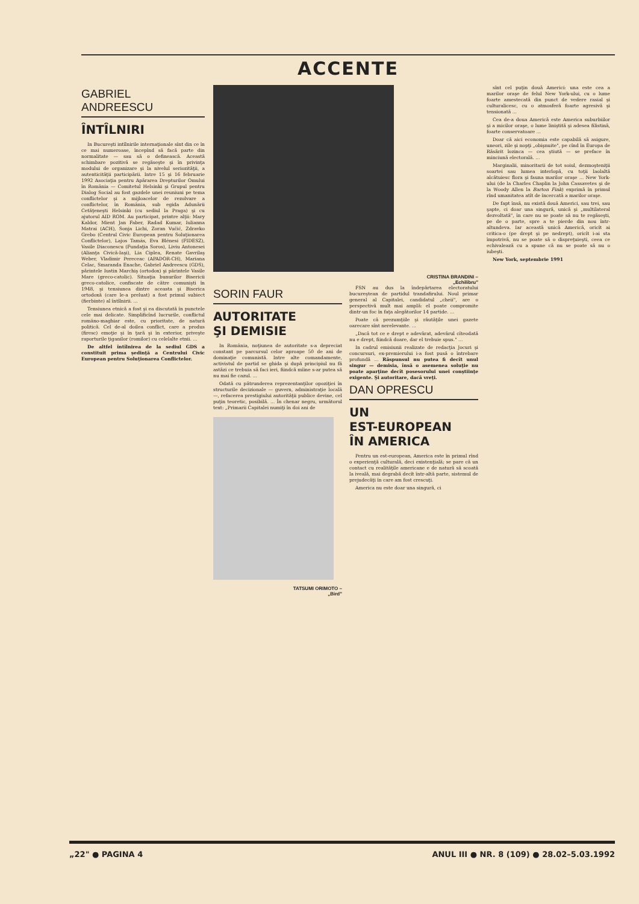ACCENTE
GABRIEL ANDREESCU
ÎNTÎLNIRI
In Bucureşti intîlnirile internaţionale sînt din ce în ce mai numeroase, începînd să facă parte din normalitate — sau să o definească. Această schimbare pozitivă se regăseşte şi în privinţa modului de organizare şi la nivelul seriozităţii, a autenticităţii participării. Intre 15 şi 16 februarie 1992 Asociaţia pentru Apărarea Drepturilor Omului în România — Comitetul Helsinki şi Grupul pentru Dialog Social au fost gazdele unei reuniuni pe tema conflictelor şi a mijloacelor de rezolvare a conflictelor, în România, sub egida Adunării Cetăţeneşti Helsinki (cu sediul la Praga) şi cu ajutorul AID ROM. Au participat, printre alţii: Mary Kaldor, Mient Jan Faber, Radad Kumar, Iulianna Matrai (ACH), Sonja Lichi, Zoran Vučić, Zdravko Grebo (Centrul Civic European pentru Soluţionarea Conflictelor), Lajos Tamás, Eva Blénesi (FIDESZ), Vasile Diaconescu (Fundaţia Soros), Liviu Antonesei (Alianţa Civică-Iaşi), Lia Ciplea, Renate Gavrilaş Weber, Vladimir Pereceac (APADOR-CH), Mariana Celac, Smaranda Enache, Gabriel Andreescu (GDS), părintele Iustin Marchiş (ortodox) şi părintele Vasile Mare (greco-catolic). Situaţia bunurilor Bisericii greco-catolice, confiscate de către comunişti în 1948, şi tensiunea dintre aceasta şi Biserica ortodoxă (care le-a preluat) a fost primul subiect (fierbinte) al întîlnirii. ...
Tensiunea etnică a fost şi ea discutată în punctele cele mai delicate. Simplificînd lucrurile, conflictul româno-maghiar este, cu prioritate, de natură politică. Cel de-al doilea conflict, care a produs (firesc) emoţie şi în ţară şi în exterior, priveşte raporturile ţiganilor (romilor) cu celelalte etnii. ...
De altfel întîlnirea de la sediul GDS a constituit prima şedinţă a Centrului Civic European pentru Soluţionarea Conflictelor.
CRISTINA BRANDINI –
„Echilibru"
SORIN FAUR
AUTORITATE
ŞI DEMISIE
In România, noţiunea de autoritate s-a depreciat constant pe parcursul celor aproape 50 de ani de dominaţie comunistă. Intre alte comandamente, activistul de partid se ghida şi după principiul nu fă astăzi ce trebuia să faci ieri, fiindcă mîine s-ar putea să nu mai fie cazul. ...
Odată cu pătrunderea reprezentanţilor opoziţiei în structurile decizionale — guvern, administraţie locală —, refacerea prestigiului autorităţii publice devine, cel puţin teoretic, posibilă. ... În chenar negru, următorul text: „Primarii Capitalei numiţi în doi ani de
TATSUMI ORIMOTO –
„Bird"
FSN au dus la îndepărtarea electoratului bucureştean de partidul trandafirului. Noul primar general al Capitalei, candidatul „cheii", are o perspectivă mult mai amplă: el poate compromite dintr-un foc în faţa alegătorilor 14 partide. ...
Poate că prezumţiile şi răutăţile unei gazete oarecare sînt nerelevante. ...
„Dacă tot ce e drept e adevărat, adevărul cîteodată nu e drept, fiindcă doare, dar el trebuie spus." ...
In cadrul emisiunii realizate de redacţia Jocuri şi concursuri, ex-premierului i-a fost pusă o întrebare profundă ... Răspunsul nu putea fi decît unul singur — demisia, însă o asemenea soluţie nu poate aparţine decît posesorului unei conştiinţe exigente. Şi autoritare, dacă vreţi.
DAN OPRESCU
UN
EST-EUROPEAN
ÎN AMERICA
Pentru un est-european, America este în primul rînd o experienţă culturală, deci existenţială; se pare că un contact cu realităţile americane e de natură să scoată la iveală, mai degrabă decît într-altă parte, sistemul de prejudecăţi în care am fost crescuţi.
America nu este doar una singură, ci
sînt cel puţin două Americi: una este cea a marilor oraşe de felul New York-ului, cu o lume foarte amestecată din punct de vedere rasial şi culturalicesc, cu o atmosferă foarte agresivă şi tensionată ...
Cea de-a doua Americă este America suburbiilor şi a micilor oraşe, o lume liniştită şi adesea filistină, foarte conservatoare ...
Doar că aici economia este capabilă să asigure, uneori, zile şi nopţi „obişnuite", pe cînd în Europa de Răsărit lozinca — cea ştiută — se preface în minciună electorală. ...
Marginalii, minoritarii de tot soiul, dezmoşteniţii soartei sau lumea interlopă, cu toţii laolaltă alcătuiesc flora şi fauna marilor oraşe ... New York-ului (de la Charles Chaplin la John Cassavetes şi de la Woody Allen la Barton Fink) exprimă în primul rînd umanitatea atît de încercată a marilor oraşe.
De fapt însă, nu există două Americi, sau trei, sau şapte, ci doar una singură, unică şi „multilateral dezvoltată", în care nu se poate să nu te regăseşti, pe de o parte, spre a te pierde din nou într-altundeva. Iar această unică Americă, oricît ai critica-o (pe drept şi pe nedrept), oricît i-ai sta împotrivă, nu se poate să o dispreţuieşti, ceea ce echivalează cu a spune că nu se poate să nu o iubeşti.
New York, septembrie 1991
„22" ● PAGINA 4 ANUL III ● NR. 8 (109) ● 28.02–5.03.1992